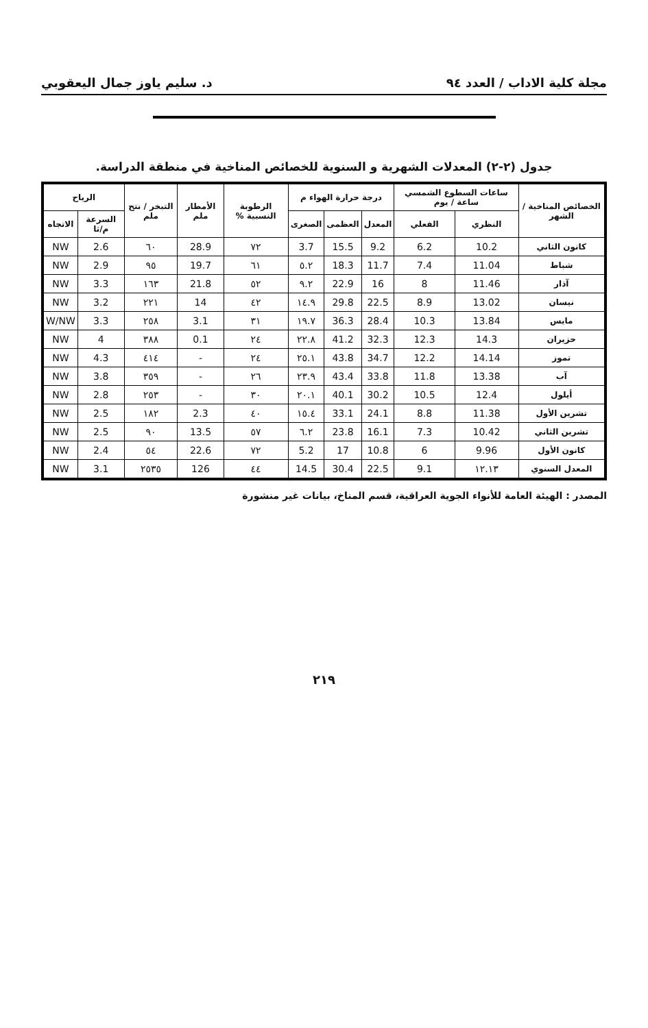مجلة كلية الاداب / العدد ٩٤ د. سليم ياوز جمال اليعقوبي
جدول (٢-٢) المعدلات الشهرية و السنوية للخصائص المناخية في منطقة الدراسة.
| الخصائص المناخية / الشهر | ساعات السطوع الشمسي ساعة / يوم | | درجة حرارة الهواء م | | | الرطوبة النسبية % | الأمطار ملم | التبخر / نتح ملم | الرياح | |
| --- | --- | --- | --- | --- | --- | --- | --- | --- | --- | --- |
| | النظري | الفعلي | المعدل | العظمى | الصغرى | | | | السرعة م/ثا | الاتجاه |
| كانون الثاني | 10.2 | 6.2 | 9.2 | 15.5 | 3.7 | ٧٢ | 28.9 | ٦٠ | 2.6 | NW |
| شباط | 11.04 | 7.4 | 11.7 | 18.3 | ٥.٢ | ٦١ | 19.7 | ٩٥ | 2.9 | NW |
| آذار | 11.46 | 8 | 16 | 22.9 | ٩.٢ | ٥٢ | 21.8 | ١٦٣ | 3.3 | NW |
| نيسان | 13.02 | 8.9 | 22.5 | 29.8 | ١٤.٩ | ٤٢ | 14 | ٢٢١ | 3.2 | NW |
| مايس | 13.84 | 10.3 | 28.4 | 36.3 | ١٩.٧ | ٣١ | 3.1 | ٢٥٨ | 3.3 | W/NW |
| حزيران | 14.3 | 12.3 | 32.3 | 41.2 | ٢٢.٨ | ٢٤ | 0.1 | ٣٨٨ | 4 | NW |
| تموز | 14.14 | 12.2 | 34.7 | 43.8 | ٢٥.١ | ٢٤ | - | ٤١٤ | 4.3 | NW |
| آب | 13.38 | 11.8 | 33.8 | 43.4 | ٢٣.٩ | ٢٦ | - | ٣٥٩ | 3.8 | NW |
| أيلول | 12.4 | 10.5 | 30.2 | 40.1 | ٢٠.١ | ٣٠ | - | ٢٥٣ | 2.8 | NW |
| تشرين الأول | 11.38 | 8.8 | 24.1 | 33.1 | ١٥.٤ | ٤٠ | 2.3 | ١٨٢ | 2.5 | NW |
| تشرين الثاني | 10.42 | 7.3 | 16.1 | 23.8 | ٦.٢ | ٥٧ | 13.5 | ٩٠ | 2.5 | NW |
| كانون الأول | 9.96 | 6 | 10.8 | 17 | 5.2 | ٧٢ | 22.6 | ٥٤ | 2.4 | NW |
| المعدل السنوي | ١٢.١٣ | 9.1 | 22.5 | 30.4 | 14.5 | ٤٤ | 126 | ٢٥٣٥ | 3.1 | NW |
المصدر : الهيئة العامة للأنواء الجوية العراقية، قسم المناخ، بيانات غير منشورة
٢١٩